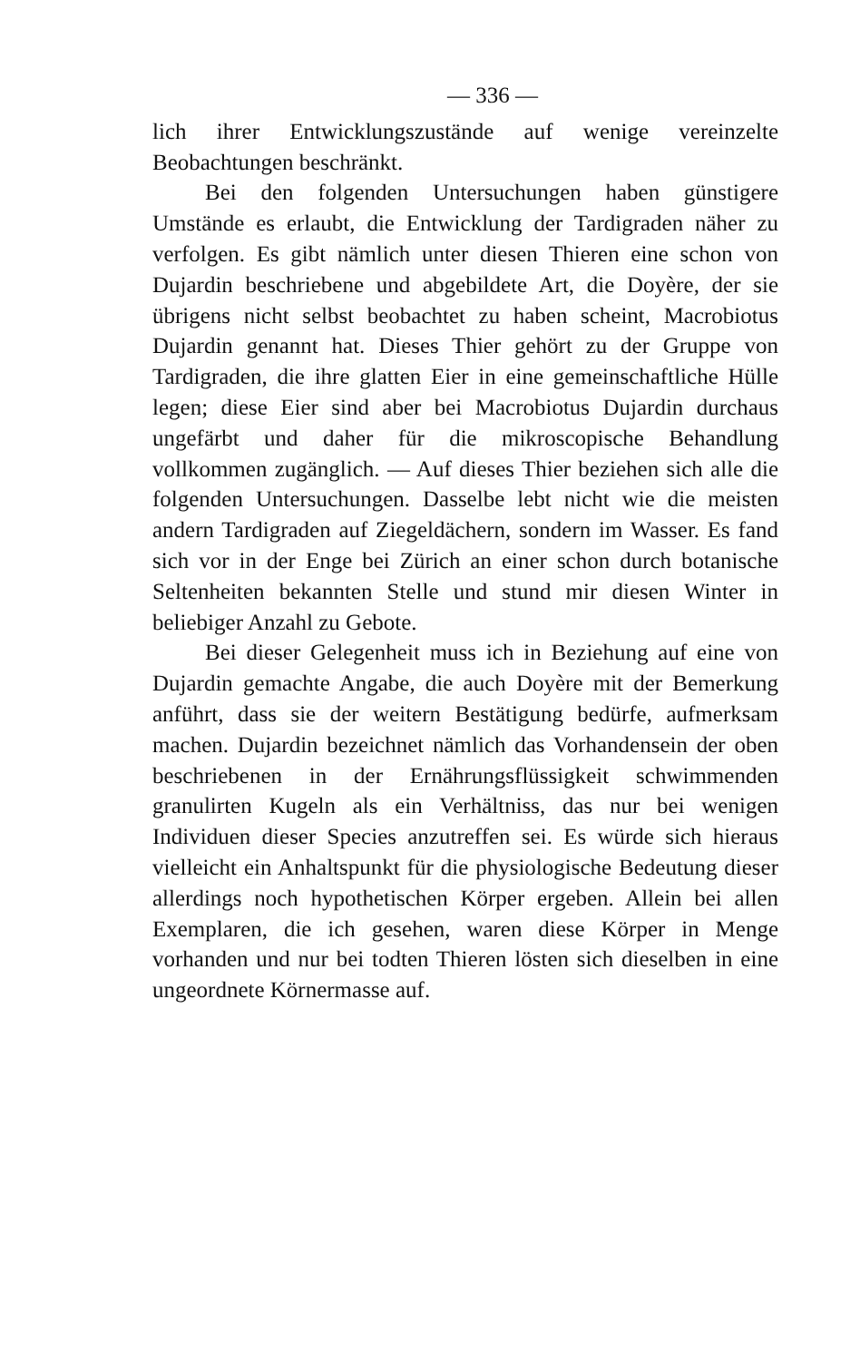— 336 —
lich ihrer Entwicklungszustände auf wenige vereinzelte Beobachtungen beschränkt.
Bei den folgenden Untersuchungen haben günstigere Umstände es erlaubt, die Entwicklung der Tardigraden näher zu verfolgen. Es gibt nämlich unter diesen Thieren eine schon von Dujardin beschriebene und abgebildete Art, die Doyère, der sie übrigens nicht selbst beobachtet zu haben scheint, Macrobiotus Dujardin genannt hat. Dieses Thier gehört zu der Gruppe von Tardigraden, die ihre glatten Eier in eine gemeinschaftliche Hülle legen; diese Eier sind aber bei Macrobiotus Dujardin durchaus ungefärbt und daher für die mikroscopische Behandlung vollkommen zugänglich. — Auf dieses Thier beziehen sich alle die folgenden Untersuchungen. Dasselbe lebt nicht wie die meisten andern Tardigraden auf Ziegeldächern, sondern im Wasser. Es fand sich vor in der Enge bei Zürich an einer schon durch botanische Seltenheiten bekannten Stelle und stund mir diesen Winter in beliebiger Anzahl zu Gebote.
Bei dieser Gelegenheit muss ich in Beziehung auf eine von Dujardin gemachte Angabe, die auch Doyère mit der Bemerkung anführt, dass sie der weitern Bestätigung bedürfe, aufmerksam machen. Dujardin bezeichnet nämlich das Vorhandensein der oben beschriebenen in der Ernährungsflüssigkeit schwimmenden granulirten Kugeln als ein Verhältniss, das nur bei wenigen Individuen dieser Species anzutreffen sei. Es würde sich hieraus vielleicht ein Anhaltspunkt für die physiologische Bedeutung dieser allerdings noch hypothetischen Körper ergeben. Allein bei allen Exemplaren, die ich gesehen, waren diese Körper in Menge vorhanden und nur bei todten Thieren lösten sich dieselben in eine ungeordnete Körnermasse auf.